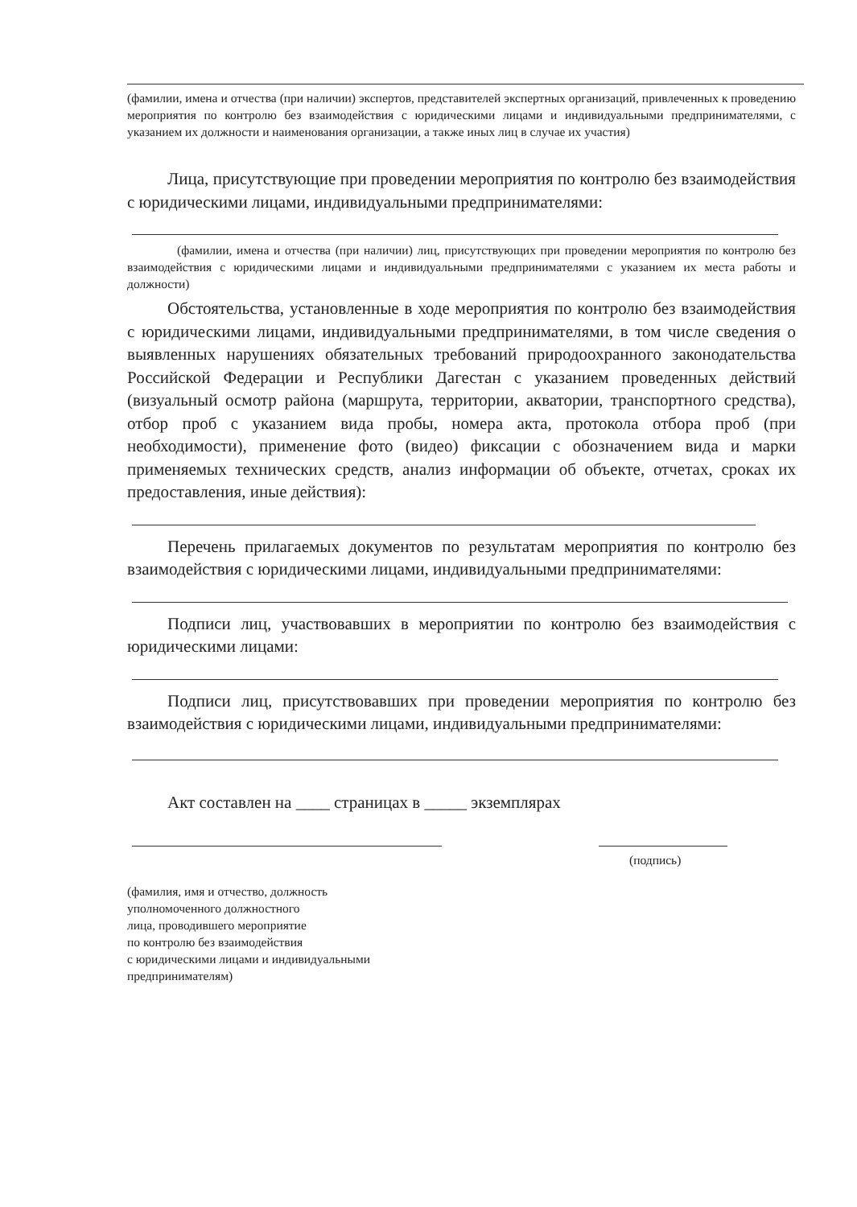(фамилии, имена и отчества (при наличии) экспертов, представителей экспертных организаций, привлеченных к проведению мероприятия по контролю без взаимодействия с юридическими лицами и индивидуальными предпринимателями, с указанием их должности и наименования организации, а также иных лиц в случае их участия)
Лица, присутствующие при проведении мероприятия по контролю без взаимодействия с юридическими лицами, индивидуальными предпринимателями:
(фамилии, имена и отчества (при наличии) лиц, присутствующих при проведении мероприятия по контролю без взаимодействия с юридическими лицами и индивидуальными предпринимателями с указанием их места работы и должности)
Обстоятельства, установленные в ходе мероприятия по контролю без взаимодействия с юридическими лицами, индивидуальными предпринимателями, в том числе сведения о выявленных нарушениях обязательных требований природоохранного законодательства Российской Федерации и Республики Дагестан с указанием проведенных действий (визуальный осмотр района (маршрута, территории, акватории, транспортного средства), отбор проб с указанием вида пробы, номера акта, протокола отбора проб (при необходимости), применение фото (видео) фиксации с обозначением вида и марки применяемых технических средств, анализ информации об объекте, отчетах, сроках их предоставления, иные действия):
Перечень прилагаемых документов по результатам мероприятия по контролю без взаимодействия с юридическими лицами, индивидуальными предпринимателями:
Подписи лиц, участвовавших в мероприятии по контролю без взаимодействия с юридическими лицами:
Подписи лиц, присутствовавших при проведении мероприятия по контролю без взаимодействия с юридическими лицами, индивидуальными предпринимателями:
Акт составлен на ____ страницах в _____ экземплярах
(подпись)
(фамилия, имя и отчество, должность
уполномоченного должностного
лица, проводившего мероприятие
по контролю без взаимодействия
с юридическими лицами и индивидуальными
предпринимателям)